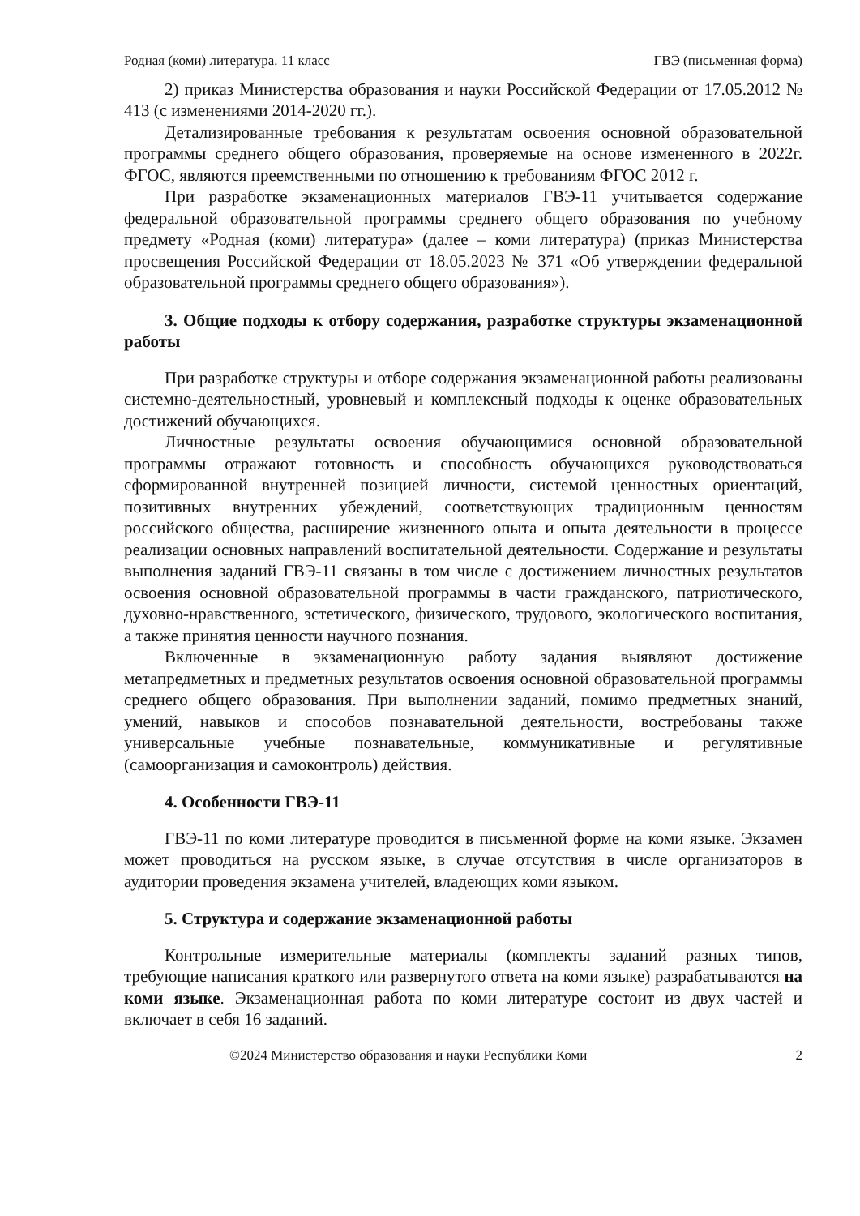Родная (коми) литература. 11 класс ГВЭ (письменная форма)
2) приказ Министерства образования и науки Российской Федерации от 17.05.2012 № 413 (с изменениями 2014-2020 гг.).
Детализированные требования к результатам освоения основной образовательной программы среднего общего образования, проверяемые на основе измененного в 2022г. ФГОС, являются преемственными по отношению к требованиям ФГОС 2012 г.
При разработке экзаменационных материалов ГВЭ-11 учитывается содержание федеральной образовательной программы среднего общего образования по учебному предмету «Родная (коми) литература» (далее – коми литература) (приказ Министерства просвещения Российской Федерации от 18.05.2023 № 371 «Об утверждении федеральной образовательной программы среднего общего образования»).
3. Общие подходы к отбору содержания, разработке структуры экзаменационной работы
При разработке структуры и отборе содержания экзаменационной работы реализованы системно-деятельностный, уровневый и комплексный подходы к оценке образовательных достижений обучающихся.
Личностные результаты освоения обучающимися основной образовательной программы отражают готовность и способность обучающихся руководствоваться сформированной внутренней позицией личности, системой ценностных ориентаций, позитивных внутренних убеждений, соответствующих традиционным ценностям российского общества, расширение жизненного опыта и опыта деятельности в процессе реализации основных направлений воспитательной деятельности. Содержание и результаты выполнения заданий ГВЭ-11 связаны в том числе с достижением личностных результатов освоения основной образовательной программы в части гражданского, патриотического, духовно-нравственного, эстетического, физического, трудового, экологического воспитания, а также принятия ценности научного познания.
Включенные в экзаменационную работу задания выявляют достижение метапредметных и предметных результатов освоения основной образовательной программы среднего общего образования. При выполнении заданий, помимо предметных знаний, умений, навыков и способов познавательной деятельности, востребованы также универсальные учебные познавательные, коммуникативные и регулятивные (самоорганизация и самоконтроль) действия.
4. Особенности ГВЭ-11
ГВЭ-11 по коми литературе проводится в письменной форме на коми языке. Экзамен может проводиться на русском языке, в случае отсутствия в числе организаторов в аудитории проведения экзамена учителей, владеющих коми языком.
5. Структура и содержание экзаменационной работы
Контрольные измерительные материалы (комплекты заданий разных типов, требующие написания краткого или развернутого ответа на коми языке) разрабатываются на коми языке. Экзаменационная работа по коми литературе состоит из двух частей и включает в себя 16 заданий.
©2024 Министерство образования и науки Республики Коми 2